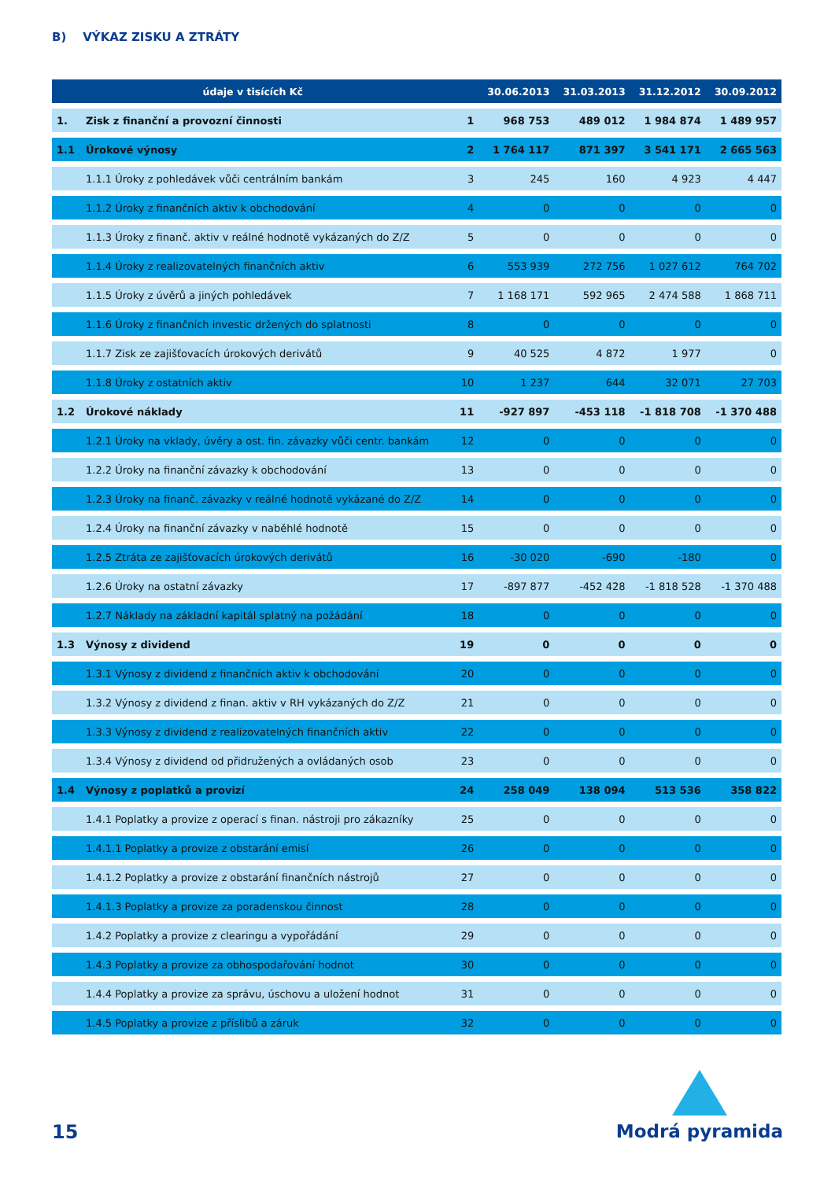B) VÝKAZ ZISKU A ZTRÁTY
| údaje v tisících Kč | | | 30.06.2013 | 31.03.2013 | 31.12.2012 | 30.09.2012 |
| --- | --- | --- | --- | --- | --- | --- |
| 1. | Zisk z finanční a provozní činnosti | 1 | 968 753 | 489 012 | 1 984 874 | 1 489 957 |
| 1.1 | Úrokové výnosy | 2 | 1 764 117 | 871 397 | 3 541 171 | 2 665 563 |
| | 1.1.1 Úroky z pohledávek vůči centrálním bankám | 3 | 245 | 160 | 4 923 | 4 447 |
| | 1.1.2 Úroky z finančních aktiv k obchodování | 4 | 0 | 0 | 0 | 0 |
| | 1.1.3 Úroky z finanč. aktiv v reálné hodnotě vykázaných do Z/Z | 5 | 0 | 0 | 0 | 0 |
| | 1.1.4 Úroky z realizovatelných finančních aktiv | 6 | 553 939 | 272 756 | 1 027 612 | 764 702 |
| | 1.1.5 Úroky z úvěrů a jiných pohledávek | 7 | 1 168 171 | 592 965 | 2 474 588 | 1 868 711 |
| | 1.1.6 Úroky z finančních investic držených do splatnosti | 8 | 0 | 0 | 0 | 0 |
| | 1.1.7 Zisk ze zajišťovacích úrokových derivátů | 9 | 40 525 | 4 872 | 1 977 | 0 |
| | 1.1.8 Úroky z ostatních aktiv | 10 | 1 237 | 644 | 32 071 | 27 703 |
| 1.2 | Úrokové náklady | 11 | -927 897 | -453 118 | -1 818 708 | -1 370 488 |
| | 1.2.1 Úroky na vklady, úvěry a ost. fin. závazky vůči centr. bankám | 12 | 0 | 0 | 0 | 0 |
| | 1.2.2 Úroky na finanční závazky k obchodování | 13 | 0 | 0 | 0 | 0 |
| | 1.2.3 Úroky na finanč. závazky v reálné hodnotě vykázané do Z/Z | 14 | 0 | 0 | 0 | 0 |
| | 1.2.4 Úroky na finanční závazky v naběhlé hodnotě | 15 | 0 | 0 | 0 | 0 |
| | 1.2.5 Ztráta ze zajišťovacích úrokových derivátů | 16 | -30 020 | -690 | -180 | 0 |
| | 1.2.6 Úroky na ostatní závazky | 17 | -897 877 | -452 428 | -1 818 528 | -1 370 488 |
| | 1.2.7 Náklady na základní kapitál splatný na požádání | 18 | 0 | 0 | 0 | 0 |
| 1.3 | Výnosy z dividend | 19 | 0 | 0 | 0 | 0 |
| | 1.3.1 Výnosy z dividend z finančních aktiv k obchodování | 20 | 0 | 0 | 0 | 0 |
| | 1.3.2 Výnosy z dividend z finan. aktiv v RH vykázaných do Z/Z | 21 | 0 | 0 | 0 | 0 |
| | 1.3.3 Výnosy z dividend z realizovatelných finančních aktiv | 22 | 0 | 0 | 0 | 0 |
| | 1.3.4 Výnosy z dividend od přidružených a ovládaných osob | 23 | 0 | 0 | 0 | 0 |
| 1.4 | Výnosy z poplatků a provizí | 24 | 258 049 | 138 094 | 513 536 | 358 822 |
| | 1.4.1 Poplatky a provize z operací s finan. nástroji pro zákazníky | 25 | 0 | 0 | 0 | 0 |
| | 1.4.1.1 Poplatky a provize z obstarání emisí | 26 | 0 | 0 | 0 | 0 |
| | 1.4.1.2 Poplatky a provize z obstarání finančních nástrojů | 27 | 0 | 0 | 0 | 0 |
| | 1.4.1.3 Poplatky a provize za poradenskou činnost | 28 | 0 | 0 | 0 | 0 |
| | 1.4.2 Poplatky a provize z clearingu a vypořádání | 29 | 0 | 0 | 0 | 0 |
| | 1.4.3 Poplatky a provize za obhospodařování hodnot | 30 | 0 | 0 | 0 | 0 |
| | 1.4.4 Poplatky a provize za správu, úschovu a uložení hodnot | 31 | 0 | 0 | 0 | 0 |
| | 1.4.5 Poplatky a provize z příslibů a záruk | 32 | 0 | 0 | 0 | 0 |
15
Modrá pyramida